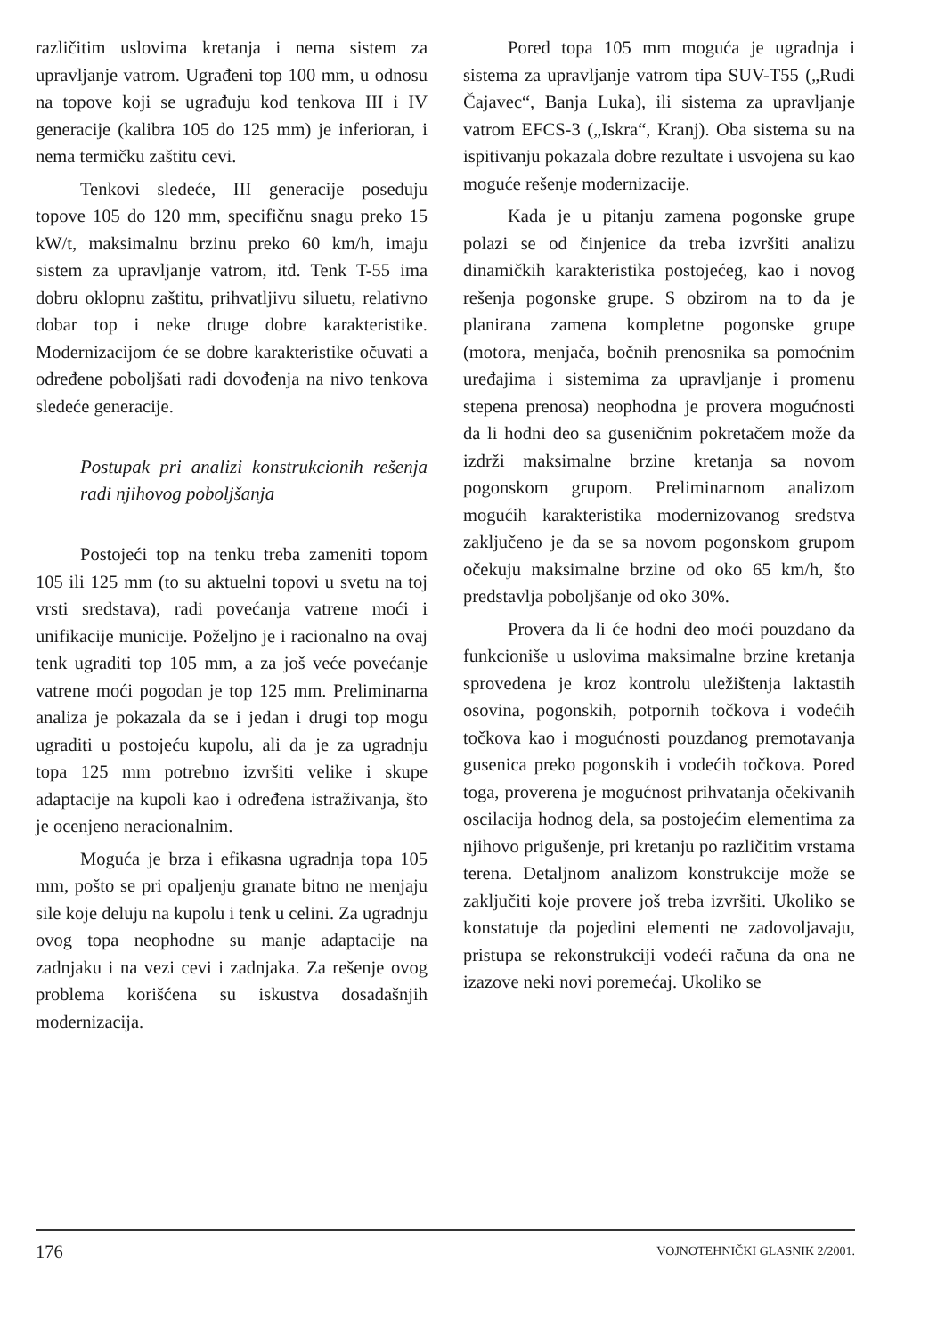različitim uslovima kretanja i nema sistem za upravljanje vatrom. Ugrađeni top 100 mm, u odnosu na topove koji se ugrađuju kod tenkova III i IV generacije (kalibra 105 do 125 mm) je inferioran, i nema termičku zaštitu cevi.
Tenkovi sledeće, III generacije poseduju topove 105 do 120 mm, specifičnu snagu preko 15 kW/t, maksimalnu brzinu preko 60 km/h, imaju sistem za upravljanje vatrom, itd. Tenk T-55 ima dobru oklopnu zaštitu, prihvatljivu siluetu, relativno dobar top i neke druge dobre karakteristike. Modernizacijom će se dobre karakteristike očuvati a određene poboljšati radi dovođenja na nivo tenkova sledeće generacije.
Postupak pri analizi konstrukcionih rešenja radi njihovog poboljšanja
Postojeći top na tenku treba zameniti topom 105 ili 125 mm (to su aktuelni topovi u svetu na toj vrsti sredstava), radi povećanja vatrene moći i unifikacije municije. Poželjno je i racionalno na ovaj tenk ugraditi top 105 mm, a za još veće povećanje vatrene moći pogodan je top 125 mm. Preliminarna analiza je pokazala da se i jedan i drugi top mogu ugraditi u postojeću kupolu, ali da je za ugradnju topa 125 mm potrebno izvršiti velike i skupe adaptacije na kupoli kao i određena istraživanja, što je ocenjeno neracionalnim.
Moguća je brza i efikasna ugradnja topa 105 mm, pošto se pri opaljenju granate bitno ne menjaju sile koje deluju na kupolu i tenk u celini. Za ugradnju ovog topa neophodne su manje adaptacije na zadnjaku i na vezi cevi i zadnjaka. Za rešenje ovog problema korišćena su iskustva dosadašnjih modernizacija.
Pored topa 105 mm moguća je ugradnja i sistema za upravljanje vatrom tipa SUV-T55 („Rudi Čajavec“, Banja Luka), ili sistema za upravljanje vatrom EFCS-3 („Iskra“, Kranj). Oba sistema su na ispitivanju pokazala dobre rezultate i usvojena su kao moguće rešenje modernizacije.
Kada je u pitanju zamena pogonske grupe polazi se od činjenice da treba izvršiti analizu dinamičkih karakteristika postojećeg, kao i novog rešenja pogonske grupe. S obzirom na to da je planirana zamena kompletne pogonske grupe (motora, menjača, bočnih prenosnika sa pomoćnim uređajima i sistemima za upravljanje i promenu stepena prenosa) neophodna je provera mogućnosti da li hodni deo sa guseničnim pokretačem može da izdrži maksimalne brzine kretanja sa novom pogonskom grupom. Preliminarnom analizom mogućih karakteristika modernizovanog sredstva zaključeno je da se sa novom pogonskom grupom očekuju maksimalne brzine od oko 65 km/h, što predstavlja poboljšanje od oko 30%.
Provera da li će hodni deo moći pouzdano da funkcioniše u uslovima maksimalne brzine kretanja sprovedena je kroz kontrolu uležištenja laktastih osovina, pogonskih, potpornih točkova i vodećih točkova kao i mogućnosti pouzdanog premotavanja gusenica preko pogonskih i vodećih točkova. Pored toga, proverena je mogućnost prihvatanja očekivanih oscilacija hodnog dela, sa postojećim elementima za njihovo prigušenje, pri kretanju po različitim vrstama terena. Detaljnom analizom konstrukcije može se zaključiti koje provere još treba izvršiti. Ukoliko se konstatuje da pojedini elementi ne zadovoljavaju, pristupa se rekonstrukciji vodeći računa da ona ne izazove neki novi poremećaj. Ukoliko se
176 VOJNOTEHNIČKI GLASNIK 2/2001.